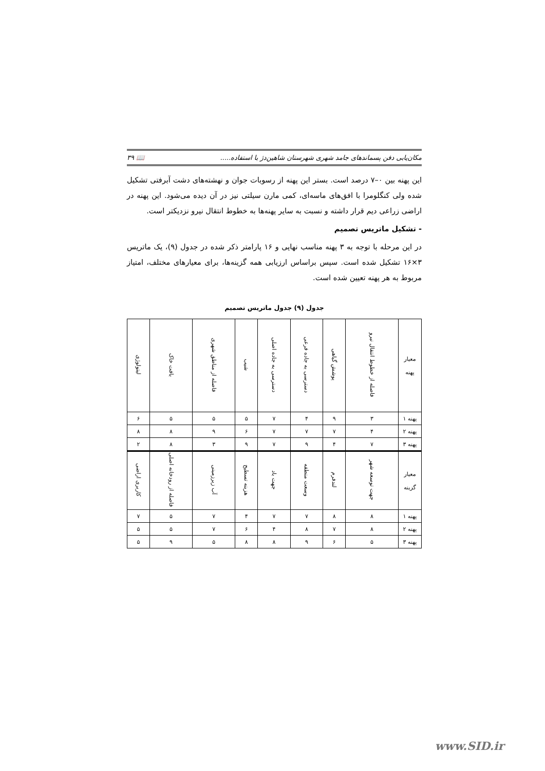مکان‌یابی دفن پسماندهای جامد شهری شهرستان شاهین‌دژ با استفاده..... 📖 ۳۹
این پهنه بین ۰–۷ درصد است. بستر این پهنه از رسوبات جوان و نهشته‌های دشت آبرفتی تشکیل شده ولی کنگلومرا با افق‌های ماسه‌ای، کمی مارن سیلتی نیز در آن دیده می‌شود. این پهنه در اراضی زراعی دیم قرار داشته و نسبت به سایر پهنه‌ها به خطوط انتقال نیرو نزدیکتر است.
- تشکیل ماتریس تصمیم
در این مرحله با توجه به ۳ پهنه مناسب نهایی و ۱۶ پارامتر ذکر شده در جدول (۹)، یک ماتریس ۳×۱۶ تشکیل شده است. سپس براساس ارزیابی همه گزینه‌ها، برای معیارهای مختلف، امتیاز مربوط به هر پهنه تعیین شده است.
جدول (۹) جدول ماتریس تصمیم
| معیار پهنه | فاصله از خطوط انتقال نیرو | پوشش گیاهی | دسترسی به جاده فرعی | دسترسی به جاده اصلی | شیب | فاصله از مناطق شهری | بافت خاک | لیتولوژی |
| پهنه ۱ | ۳ | ۹ | ۴ | ۷ | ۵ | ۵ | ۵ | ۶ |
| پهنه ۲ | ۴ | ۷ | ۷ | ۷ | ۶ | ۹ | ۸ | ۸ |
| پهنه ۳ | ۷ | ۴ | ۹ | ۷ | ۹ | ۳ | ۸ | ۲ |
| معیار گزینه | جهت توسعه شهر | لندفرم | وسعت منطقه | جهت باد | هزینه تسطیح | آب زیرزمینی | فاصله از رودخانه اصلی | کاربری اراضی |
| پهنه ۱ | ۸ | ۸ | ۷ | ۷ | ۴ | ۷ | ۵ | ۷ |
| پهنه ۲ | ۸ | ۷ | ۸ | ۴ | ۶ | ۷ | ۵ | ۵ |
| پهنه ۳ | ۵ | ۶ | ۹ | ۸ | ۸ | ۵ | ۹ | ۵ |
www.SID.ir